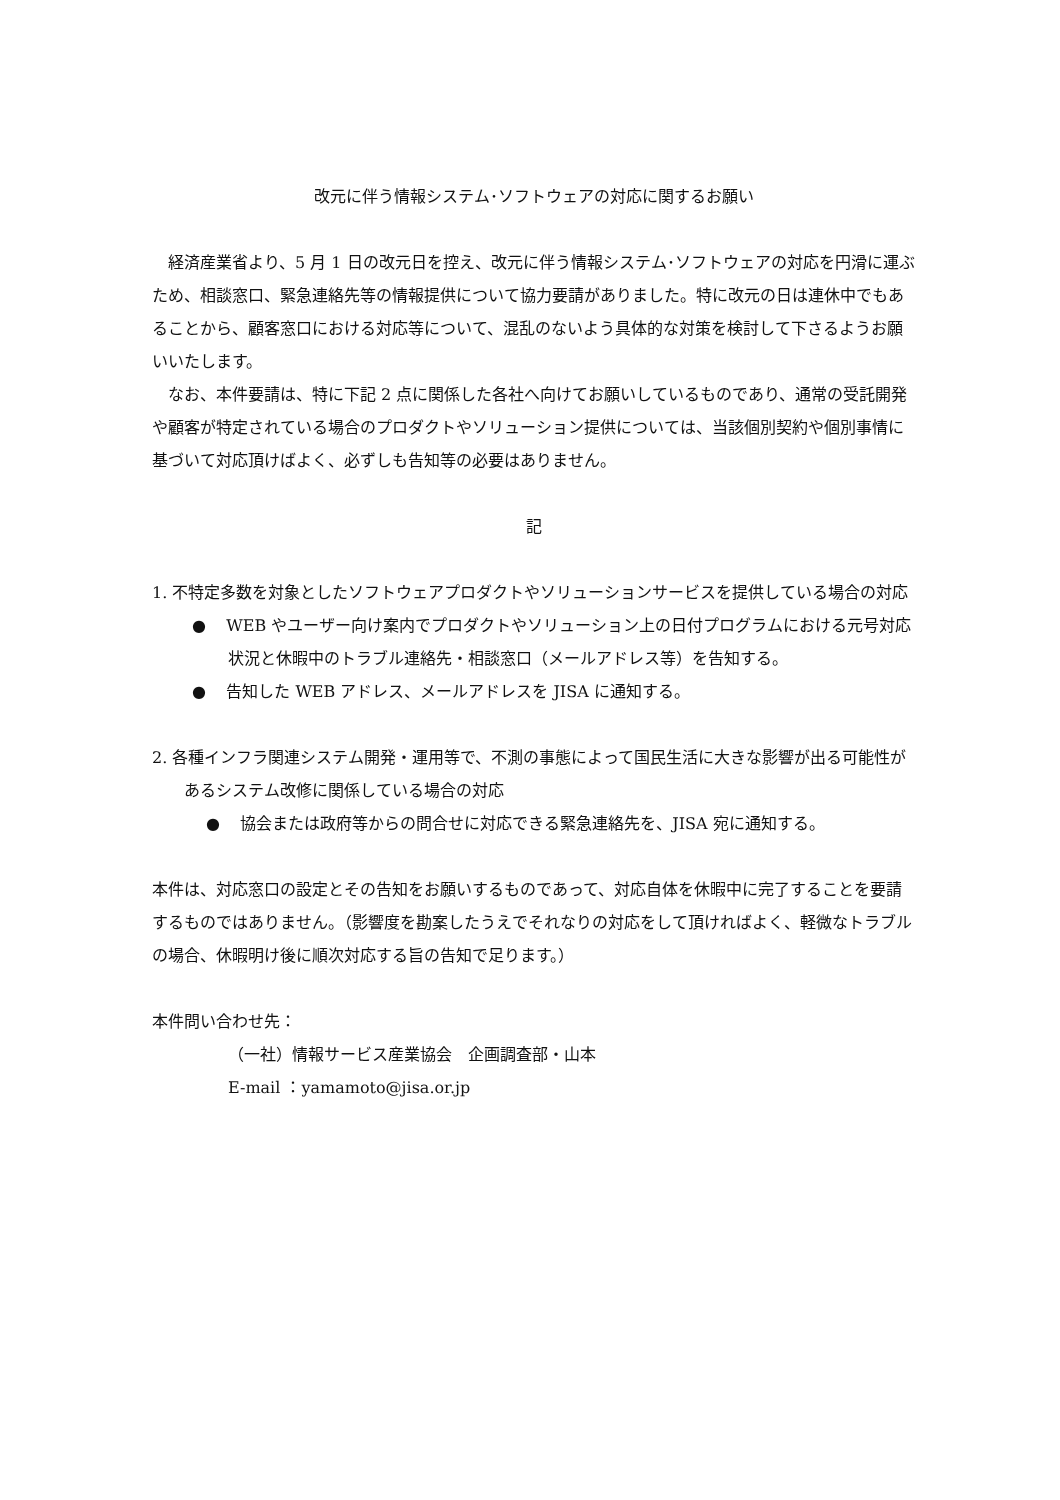改元に伴う情報システム･ソフトウェアの対応に関するお願い
経済産業省より、5 月 1 日の改元日を控え、改元に伴う情報システム･ソフトウェアの対応を円滑に運ぶため、相談窓口、緊急連絡先等の情報提供について協力要請がありました。特に改元の日は連休中でもあることから、顧客窓口における対応等について、混乱のないよう具体的な対策を検討して下さるようお願いいたします。
なお、本件要請は、特に下記 2 点に関係した各社へ向けてお願いしているものであり、通常の受託開発や顧客が特定されている場合のプロダクトやソリューション提供については、当該個別契約や個別事情に基づいて対応頂けばよく、必ずしも告知等の必要はありません。
記
1. 不特定多数を対象としたソフトウェアプロダクトやソリューションサービスを提供している場合の対応
● WEB やユーザー向け案内でプロダクトやソリューション上の日付プログラムにおける元号対応状況と休暇中のトラブル連絡先・相談窓口（メールアドレス等）を告知する。
● 告知した WEB アドレス、メールアドレスを JISA に通知する。
2. 各種インフラ関連システム開発・運用等で、不測の事態によって国民生活に大きな影響が出る可能性があるシステム改修に関係している場合の対応
● 協会または政府等からの問合せに対応できる緊急連絡先を、JISA 宛に通知する。
本件は、対応窓口の設定とその告知をお願いするものであって、対応自体を休暇中に完了することを要請するものではありません。（影響度を勘案したうえでそれなりの対応をして頂ければよく、軽微なトラブルの場合、休暇明け後に順次対応する旨の告知で足ります。）
本件問い合わせ先：
（一社）情報サービス産業協会　企画調査部・山本
E-mail ：yamamoto@jisa.or.jp